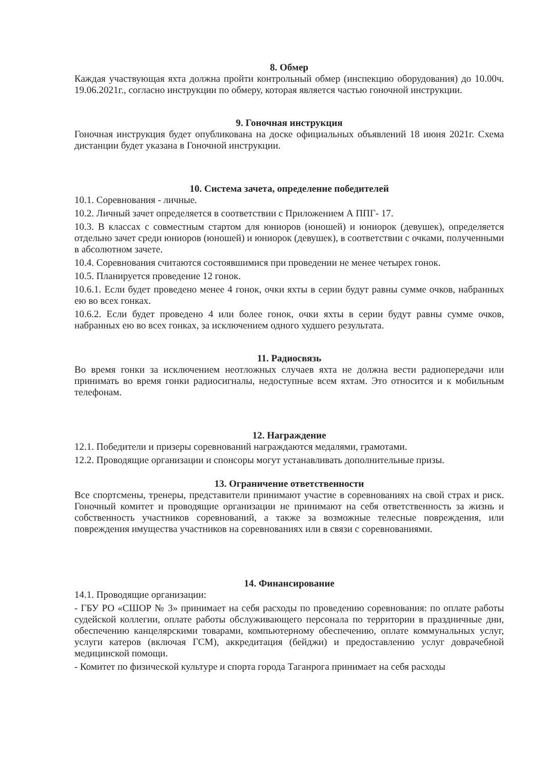8. Обмер
Каждая участвующая яхта должна пройти контрольный обмер (инспекцию оборудования) до 10.00ч. 19.06.2021г., согласно инструкции по обмеру, которая является частью гоночной инструкции.
9. Гоночная инструкция
Гоночная инструкция будет опубликована на доске официальных объявлений 18 июня 2021г. Схема дистанции будет указана в Гоночной инструкции.
10. Система зачета, определение победителей
10.1. Соревнования - личные.
10.2. Личный зачет определяется в соответствии с Приложением А ППГ- 17.
10.3. В классах с совместным стартом для юниоров (юношей) и юниорок (девушек), определяется отдельно зачет среди юниоров (юношей) и юниорок (девушек), в соответствии с очками, полученными в абсолютном зачете.
10.4. Соревнования считаются состоявшимися при проведении не менее четырех гонок.
10.5. Планируется проведение 12 гонок.
10.6.1. Если будет проведено менее 4 гонок, очки яхты в серии будут равны сумме очков, набранных ею во всех гонках.
10.6.2. Если будет проведено 4 или более гонок, очки яхты в серии будут равны сумме очков, набранных ею во всех гонках, за исключением одного худшего результата.
11. Радиосвязь
Во время гонки за исключением неотложных случаев яхта не должна вести радиопередачи или принимать во время гонки радиосигналы, недоступные всем яхтам. Это относится и к мобильным телефонам.
12. Награждение
12.1. Победители и призеры соревнований награждаются медалями, грамотами.
12.2. Проводящие организации и спонсоры могут устанавливать дополнительные призы.
13. Ограничение ответственности
Все спортсмены, тренеры, представители принимают участие в соревнованиях на свой страх и риск. Гоночный комитет и проводящие организации не принимают на себя ответственность за жизнь и собственность участников соревнований, а также за возможные телесные повреждения, или повреждения имущества участников на соревнованиях или в связи с соревнованиями.
14. Финансирование
14.1. Проводящие организации:
- ГБУ РО «СШОР № 3» принимает на себя расходы по проведению соревнования: по оплате работы судейской коллегии, оплате работы обслуживающего персонала по территории в праздничные дни, обеспечению канцелярскими товарами, компьютерному обеспечению, оплате коммунальных услуг, услуги катеров (включая ГСМ), аккредитация (бейджи) и предоставлению услуг доврачебной медицинской помощи.
- Комитет по физической культуре и спорта города Таганрога принимает на себя расходы